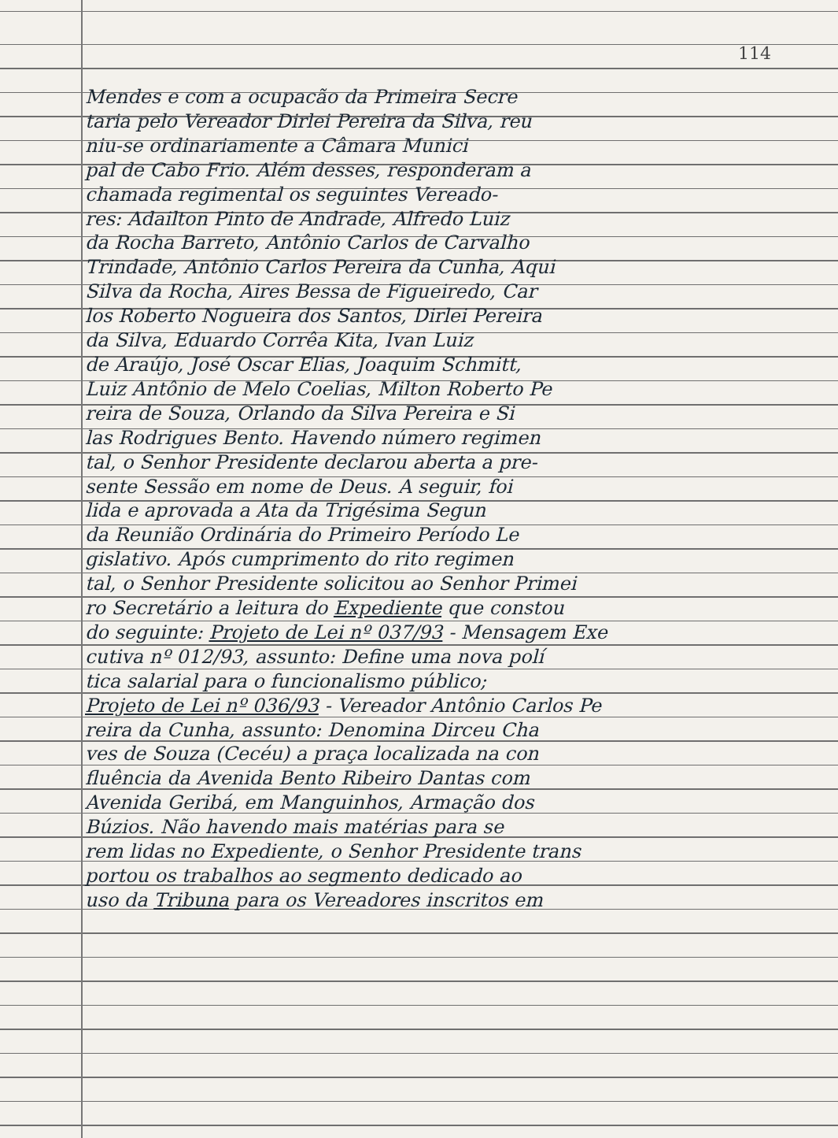114
Mendes e com a ocupacão da Primeira Secre
taria pelo Vereador Dirlei Pereira da Silva, reu
niu-se ordinariamente a Câmara Munici
pal de Cabo Frio. Além desses, responderam a
chamada regimental os seguintes Vereado-
res: Adailton Pinto de Andrade, Alfredo Luiz
da Rocha Barreto, Antônio Carlos de Carvalho
Trindade, Antônio Carlos Pereira da Cunha, Aqui
Silva da Rocha, Aires Bessa de Figueiredo, Car
los Roberto Nogueira dos Santos, Dirlei Pereira
da Silva, Eduardo Corrêa Kita, Ivan Luiz
de Araújo, José Oscar Elias, Joaquim Schmitt,
Luiz Antônio de Melo Coelias, Milton Roberto Pe
reira de Souza, Orlando da Silva Pereira e Si
las Rodrigues Bento. Havendo número regimen
tal, o Senhor Presidente declarou aberta a pre-
sente Sessão em nome de Deus. A seguir, foi
lida e aprovada a Ata da Trigésima Segun
da Reunião Ordinária do Primeiro Período Le
gislativo. Após cumprimento do rito regimen
tal, o Senhor Presidente solicitou ao Senhor Primei
ro Secretário a leitura do Expediente que constou
do seguinte: Projeto de Lei nº 037/93 - Mensagem Exe
cutiva nº 012/93, assunto: Define uma nova polí
tica salarial para o funcionalismo público;
Projeto de Lei nº 036/93 - Vereador Antônio Carlos Pe
reira da Cunha, assunto: Denomina Dirceu Cha
ves de Souza (Cecéu) a praça localizada na con
fluência da Avenida Bento Ribeiro Dantas com
Avenida Geribá, em Manguinhos, Armação dos
Búzios. Não havendo mais matérias para se
rem lidas no Expediente, o Senhor Presidente trans
portou os trabalhos ao segmento dedicado ao
uso da Tribuna para os Vereadores inscritos em